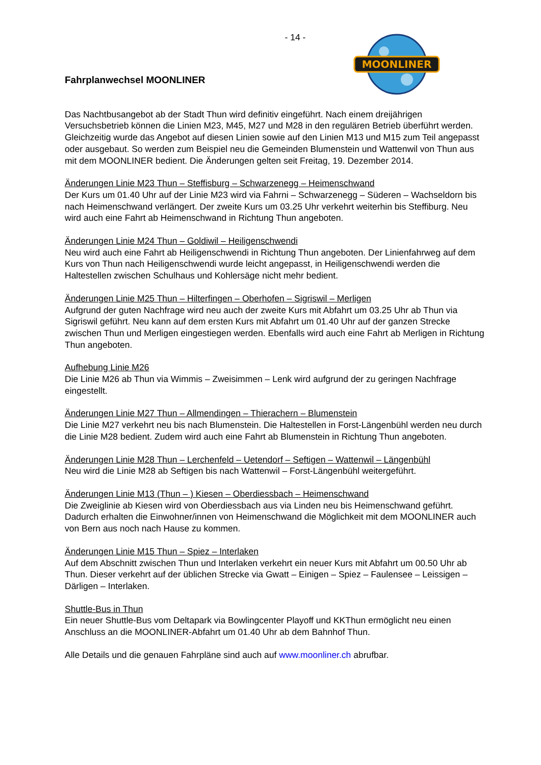- 14 -
Fahrplanwechsel MOONLINER
MOONLINER
Das Nachtbusangebot ab der Stadt Thun wird definitiv eingeführt. Nach einem dreijährigen Versuchsbetrieb können die Linien M23, M45, M27 und M28 in den regulären Betrieb überführt werden. Gleichzeitig wurde das Angebot auf diesen Linien sowie auf den Linien M13 und M15 zum Teil angepasst oder ausgebaut. So werden zum Beispiel neu die Gemeinden Blumenstein und Wattenwil von Thun aus mit dem MOONLINER bedient. Die Änderungen gelten seit Freitag, 19. Dezember 2014.
Änderungen Linie M23 Thun – Steffisburg – Schwarzenegg – Heimenschwand
Der Kurs um 01.40 Uhr auf der Linie M23 wird via Fahrni – Schwarzenegg – Süderen – Wachseldorn bis nach Heimenschwand verlängert. Der zweite Kurs um 03.25 Uhr verkehrt weiterhin bis Steffiburg. Neu wird auch eine Fahrt ab Heimenschwand in Richtung Thun angeboten.
Änderungen Linie M24 Thun – Goldiwil – Heiligenschwendi
Neu wird auch eine Fahrt ab Heiligenschwendi in Richtung Thun angeboten. Der Linienfahrweg auf dem Kurs von Thun nach Heiligenschwendi wurde leicht angepasst, in Heiligenschwendi werden die Haltestellen zwischen Schulhaus und Kohlersäge nicht mehr bedient.
Änderungen Linie M25 Thun – Hilterfingen – Oberhofen – Sigriswil – Merligen
Aufgrund der guten Nachfrage wird neu auch der zweite Kurs mit Abfahrt um 03.25 Uhr ab Thun via Sigriswil geführt. Neu kann auf dem ersten Kurs mit Abfahrt um 01.40 Uhr auf der ganzen Strecke zwischen Thun und Merligen eingestiegen werden. Ebenfalls wird auch eine Fahrt ab Merligen in Richtung Thun angeboten.
Aufhebung Linie M26
Die Linie M26 ab Thun via Wimmis – Zweisimmen – Lenk wird aufgrund der zu geringen Nachfrage eingestellt.
Änderungen Linie M27 Thun – Allmendingen – Thierachern – Blumenstein
Die Linie M27 verkehrt neu bis nach Blumenstein. Die Haltestellen in Forst-Längenbühl werden neu durch die Linie M28 bedient. Zudem wird auch eine Fahrt ab Blumenstein in Richtung Thun angeboten.
Änderungen Linie M28 Thun – Lerchenfeld – Uetendorf – Seftigen – Wattenwil – Längenbühl
Neu wird die Linie M28 ab Seftigen bis nach Wattenwil – Forst-Längenbühl weitergeführt.
Änderungen Linie M13 (Thun – ) Kiesen – Oberdiessbach – Heimenschwand
Die Zweiglinie ab Kiesen wird von Oberdiessbach aus via Linden neu bis Heimenschwand geführt. Dadurch erhalten die Einwohner/innen von Heimenschwand die Möglichkeit mit dem MOONLINER auch von Bern aus noch nach Hause zu kommen.
Änderungen Linie M15 Thun – Spiez – Interlaken
Auf dem Abschnitt zwischen Thun und Interlaken verkehrt ein neuer Kurs mit Abfahrt um 00.50 Uhr ab Thun. Dieser verkehrt auf der üblichen Strecke via Gwatt – Einigen – Spiez – Faulensee – Leissigen – Därligen – Interlaken.
Shuttle-Bus in Thun
Ein neuer Shuttle-Bus vom Deltapark via Bowlingcenter Playoff und KKThun ermöglicht neu einen Anschluss an die MOONLINER-Abfahrt um 01.40 Uhr ab dem Bahnhof Thun.
Alle Details und die genauen Fahrpläne sind auch auf www.moonliner.ch abrufbar.